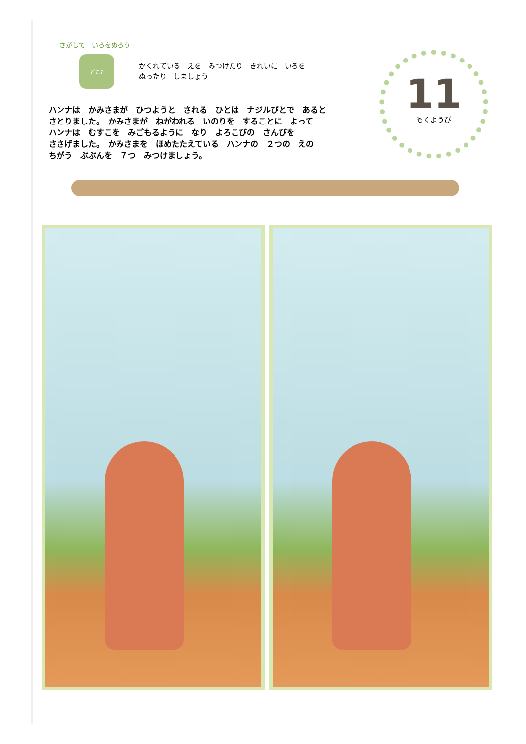さがして　いろをぬろう
どこ?
かくれている　えを　みつけたり　きれいに　いろを
ぬったり　しましょう
11
もくようび
ハンナは　かみさまが　ひつようと　される　ひとは　ナジルびとで　あると
さとりました。　かみさまが　ねがわれる　いのりを　することに　よって
ハンナは　むすこを　みごもるように　なり　よろこびの　さんびを
ささげました。　かみさまを　ほめたたえている　ハンナの　２つの　えの
ちがう　ぶぶんを　７つ　みつけましょう。